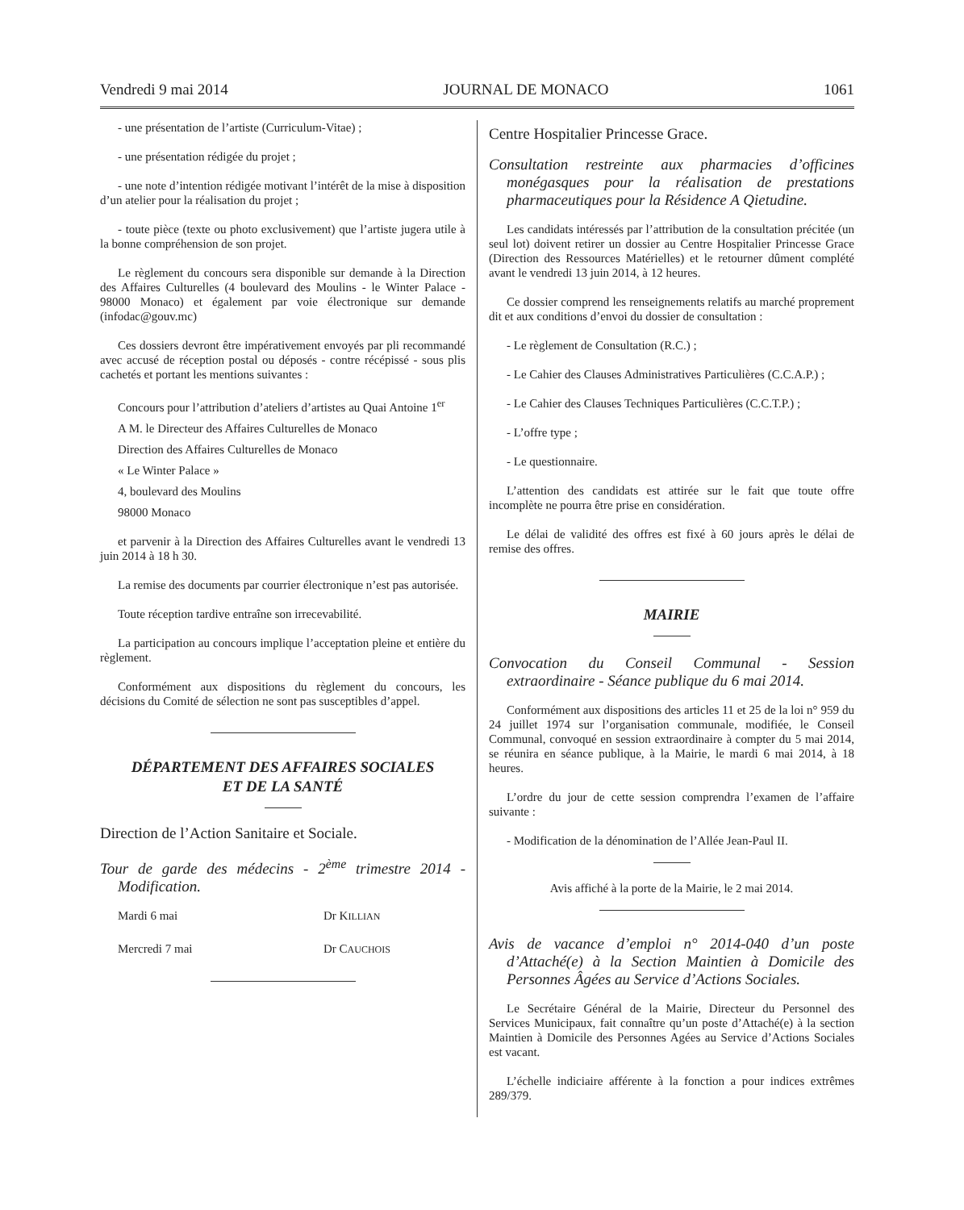Vendredi 9 mai 2014 JOURNAL DE MONACO 1061
- une présentation de l’artiste (Curriculum-Vitae) ;
- une présentation rédigée du projet ;
- une note d’intention rédigée motivant l’intérêt de la mise à disposition d’un atelier pour la réalisation du projet ;
- toute pièce (texte ou photo exclusivement) que l’artiste jugera utile à la bonne compréhension de son projet.
Le règlement du concours sera disponible sur demande à la Direction des Affaires Culturelles (4 boulevard des Moulins - le Winter Palace - 98000 Monaco) et également par voie électronique sur demande (infodac@gouv.mc)
Ces dossiers devront être impérativement envoyés par pli recommandé avec accusé de réception postal ou déposés - contre récépissé - sous plis cachetés et portant les mentions suivantes :
Concours pour l’attribution d’ateliers d’artistes au Quai Antoine 1<sup>er</sup>
A M. le Directeur des Affaires Culturelles de Monaco
Direction des Affaires Culturelles de Monaco
« Le Winter Palace »
4, boulevard des Moulins
98000 Monaco
et parvenir à la Direction des Affaires Culturelles avant le vendredi 13 juin 2014 à 18 h 30.
La remise des documents par courrier électronique n’est pas autorisée.
Toute réception tardive entraîne son irrecevabilité.
La participation au concours implique l’acceptation pleine et entière du règlement.
Conformément aux dispositions du règlement du concours, les décisions du Comité de sélection ne sont pas susceptibles d’appel.
DÉPARTEMENT DES AFFAIRES SOCIALES
ET DE LA SANTÉ
Direction de l’Action Sanitaire et Sociale.
Tour de garde des médecins - 2<sup>ème</sup> trimestre 2014 - Modification.
Mardi 6 mai Dr KILLIAN
Mercredi 7 mai Dr CAUCHOIS
Centre Hospitalier Princesse Grace.
Consultation restreinte aux pharmacies d’officines monégasques pour la réalisation de prestations pharmaceutiques pour la Résidence A Qietudine.
Les candidats intéressés par l’attribution de la consultation précitée (un seul lot) doivent retirer un dossier au Centre Hospitalier Princesse Grace (Direction des Ressources Matérielles) et le retourner dûment complété avant le vendredi 13 juin 2014, à 12 heures.
Ce dossier comprend les renseignements relatifs au marché proprement dit et aux conditions d’envoi du dossier de consultation :
- Le règlement de Consultation (R.C.) ;
- Le Cahier des Clauses Administratives Particulières (C.C.A.P.) ;
- Le Cahier des Clauses Techniques Particulières (C.C.T.P.) ;
- L’offre type ;
- Le questionnaire.
L’attention des candidats est attirée sur le fait que toute offre incomplète ne pourra être prise en considération.
Le délai de validité des offres est fixé à 60 jours après le délai de remise des offres.
MAIRIE
Convocation du Conseil Communal - Session extraordinaire - Séance publique du 6 mai 2014.
Conformément aux dispositions des articles 11 et 25 de la loi n° 959 du 24 juillet 1974 sur l’organisation communale, modifiée, le Conseil Communal, convoqué en session extraordinaire à compter du 5 mai 2014, se réunira en séance publique, à la Mairie, le mardi 6 mai 2014, à 18 heures.
L’ordre du jour de cette session comprendra l’examen de l’affaire suivante :
- Modification de la dénomination de l’Allée Jean-Paul II.
Avis affiché à la porte de la Mairie, le 2 mai 2014.
Avis de vacance d’emploi n° 2014-040 d’un poste d’Attaché(e) à la Section Maintien à Domicile des Personnes Âgées au Service d’Actions Sociales.
Le Secrétaire Général de la Mairie, Directeur du Personnel des Services Municipaux, fait connaître qu’un poste d’Attaché(e) à la section Maintien à Domicile des Personnes Agées au Service d’Actions Sociales est vacant.
L’échelle indiciaire afférente à la fonction a pour indices extrêmes 289/379.